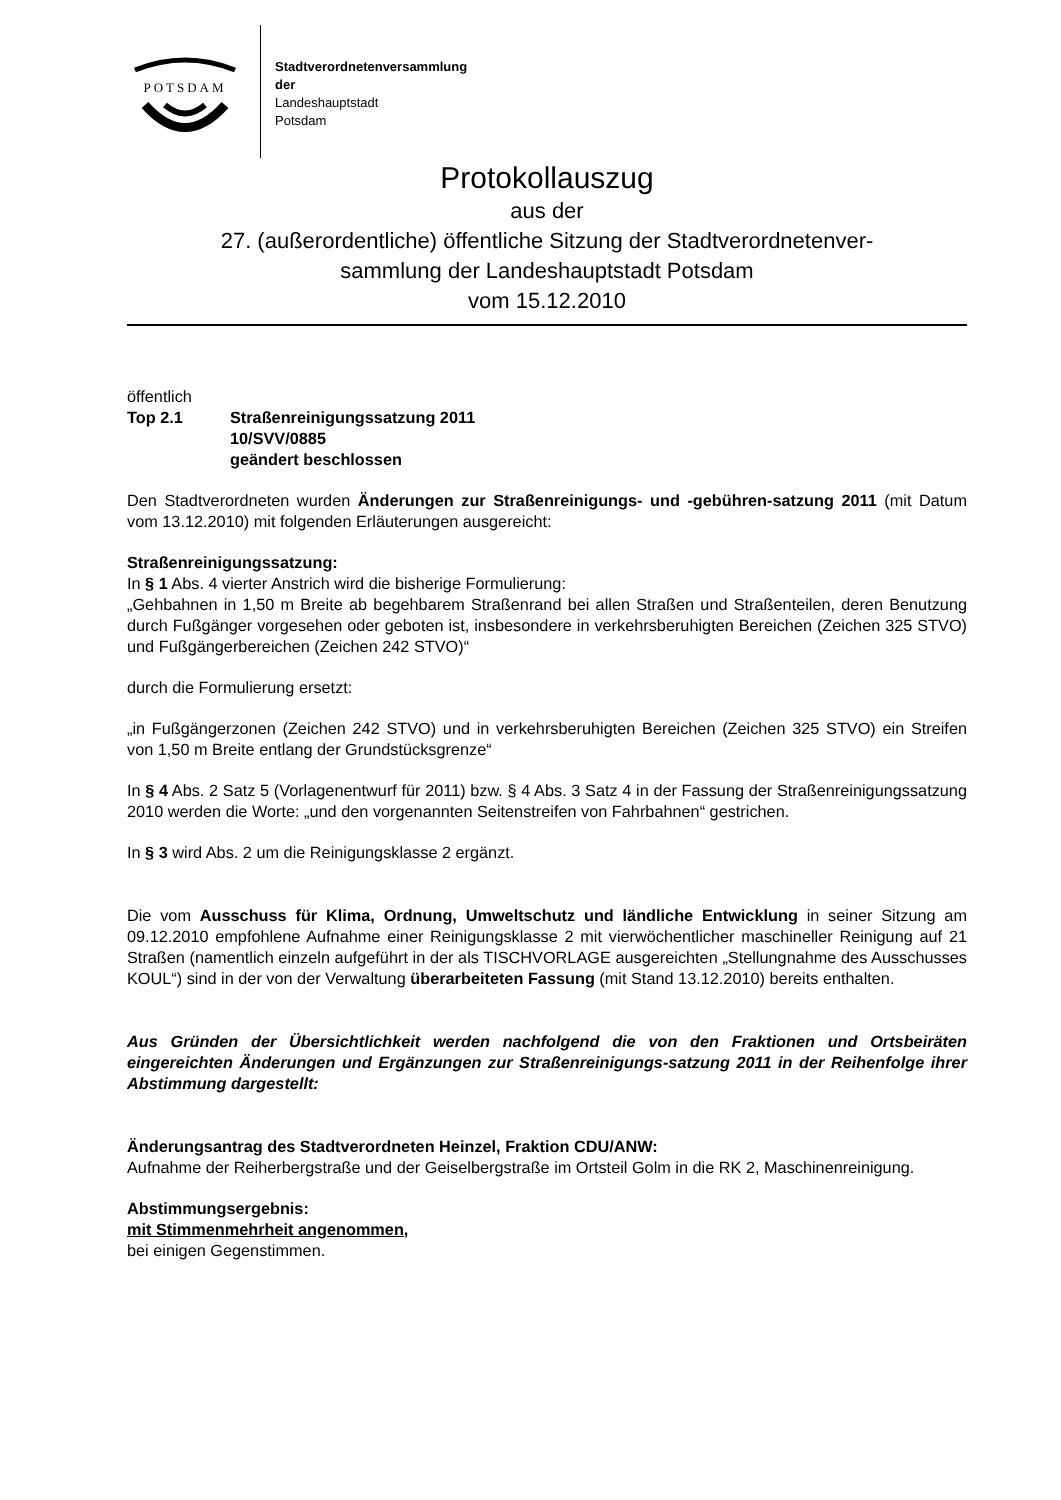POTSDAM
Stadtverordnetenversammlung
der
Landeshauptstadt
Potsdam
Protokollauszug
aus der
27. (außerordentliche) öffentliche Sitzung der Stadtverordnetenver-
sammlung der Landeshauptstadt Potsdam
vom 15.12.2010
öffentlich
| Top 2.1 | Straßenreinigungssatzung 2011 10/SVV/0885 geändert beschlossen |
Den Stadtverordneten wurden Änderungen zur Straßenreinigungs- und -gebühren-satzung 2011 (mit Datum vom 13.12.2010) mit folgenden Erläuterungen ausgereicht:
Straßenreinigungssatzung:
In § 1 Abs. 4 vierter Anstrich wird die bisherige Formulierung:
„Gehbahnen in 1,50 m Breite ab begehbarem Straßenrand bei allen Straßen und Straßenteilen, deren Benutzung durch Fußgänger vorgesehen oder geboten ist, insbesondere in verkehrsberuhigten Bereichen (Zeichen 325 STVO) und Fußgängerbereichen (Zeichen 242 STVO)“
durch die Formulierung ersetzt:
„in Fußgängerzonen (Zeichen 242 STVO) und in verkehrsberuhigten Bereichen (Zeichen 325 STVO) ein Streifen von 1,50 m Breite entlang der Grundstücksgrenze“
In § 4 Abs. 2 Satz 5 (Vorlagenentwurf für 2011) bzw. § 4 Abs. 3 Satz 4 in der Fassung der Straßenreinigungssatzung 2010 werden die Worte: „und den vorgenannten Seitenstreifen von Fahrbahnen“ gestrichen.
In § 3 wird Abs. 2 um die Reinigungsklasse 2 ergänzt.
Die vom Ausschuss für Klima, Ordnung, Umweltschutz und ländliche Entwicklung in seiner Sitzung am 09.12.2010 empfohlene Aufnahme einer Reinigungsklasse 2 mit vierwöchentlicher maschineller Reinigung auf 21 Straßen (namentlich einzeln aufgeführt in der als TISCHVORLAGE ausgereichten „Stellungnahme des Ausschusses KOUL“) sind in der von der Verwaltung überarbeiteten Fassung (mit Stand 13.12.2010) bereits enthalten.
Aus Gründen der Übersichtlichkeit werden nachfolgend die von den Fraktionen und Ortsbeiräten eingereichten Änderungen und Ergänzungen zur Straßenreinigungs-satzung 2011 in der Reihenfolge ihrer Abstimmung dargestellt:
Änderungsantrag des Stadtverordneten Heinzel, Fraktion CDU/ANW:
Aufnahme der Reiherbergstraße und der Geiselbergstraße im Ortsteil Golm in die RK 2, Maschinenreinigung.
Abstimmungsergebnis:
mit Stimmenmehrheit angenommen,
bei einigen Gegenstimmen.